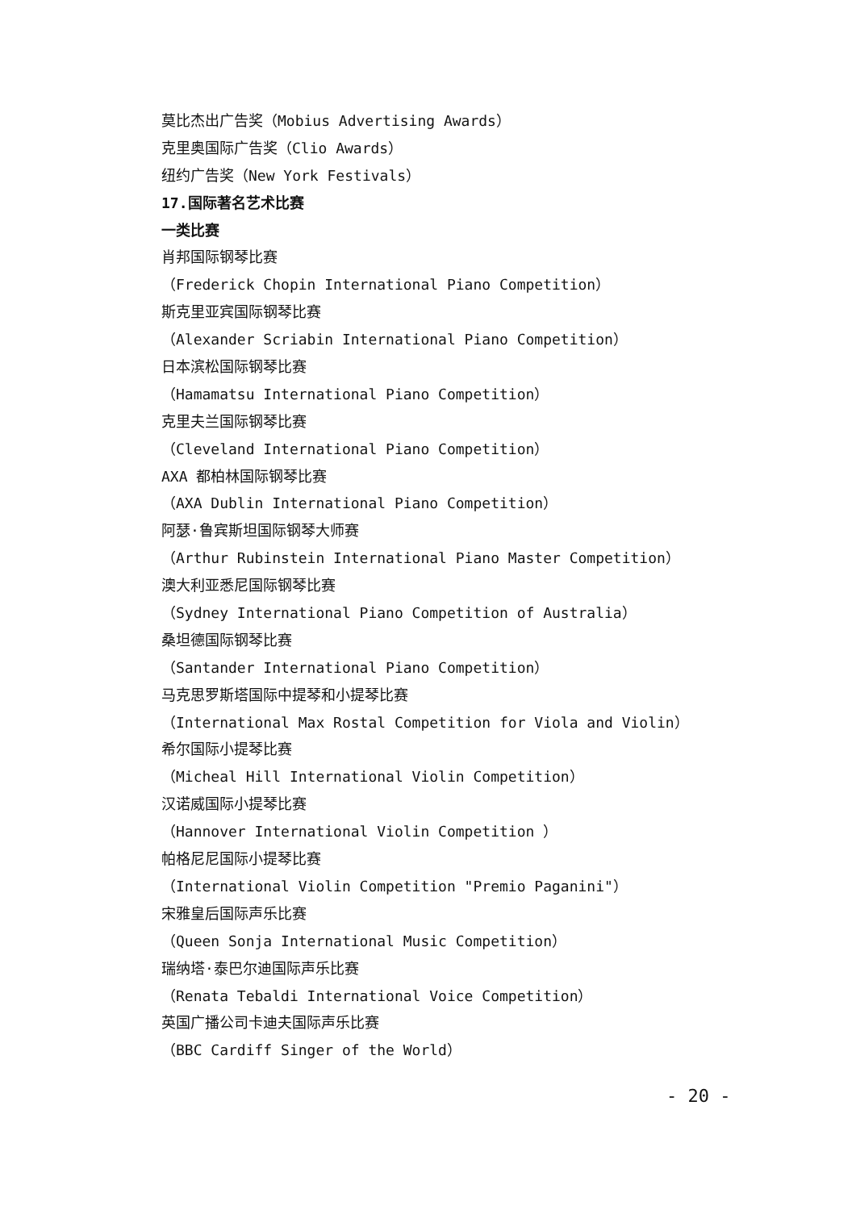莫比杰出广告奖（Mobius Advertising Awards）
克里奥国际广告奖（Clio Awards）
纽约广告奖（New York Festivals）
17.国际著名艺术比赛
一类比赛
肖邦国际钢琴比赛
（Frederick Chopin International Piano Competition）
斯克里亚宾国际钢琴比赛
（Alexander Scriabin International Piano Competition）
日本滨松国际钢琴比赛
（Hamamatsu International Piano Competition）
克里夫兰国际钢琴比赛
（Cleveland International Piano Competition）
AXA 都柏林国际钢琴比赛
（AXA Dublin International Piano Competition）
阿瑟·鲁宾斯坦国际钢琴大师赛
（Arthur Rubinstein International Piano Master Competition）
澳大利亚悉尼国际钢琴比赛
（Sydney International Piano Competition of Australia）
桑坦德国际钢琴比赛
（Santander International Piano Competition）
马克思罗斯塔国际中提琴和小提琴比赛
（International Max Rostal Competition for Viola and Violin）
希尔国际小提琴比赛
（Micheal Hill International Violin Competition）
汉诺威国际小提琴比赛
（Hannover International Violin Competition ）
帕格尼尼国际小提琴比赛
（International Violin Competition "Premio Paganini"）
宋雅皇后国际声乐比赛
（Queen Sonja International Music Competition）
瑞纳塔·泰巴尔迪国际声乐比赛
（Renata Tebaldi International Voice Competition）
英国广播公司卡迪夫国际声乐比赛
（BBC Cardiff Singer of the World）
- 20 -